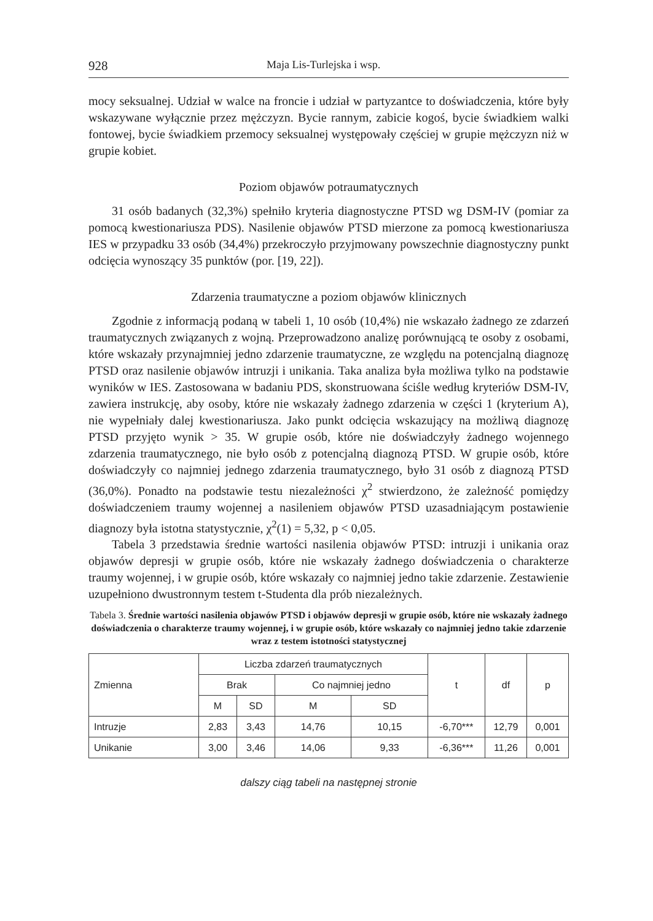928 Maja Lis-Turlejska i wsp.
mocy seksualnej. Udział w walce na froncie i udział w partyzantce to doświadczenia, które były wskazywane wyłącznie przez mężczyzn. Bycie rannym, zabicie kogoś, bycie świadkiem walki fontowej, bycie świadkiem przemocy seksualnej występowały częściej w grupie mężczyzn niż w grupie kobiet.
Poziom objawów potraumatycznych
31 osób badanych (32,3%) spełniło kryteria diagnostyczne PTSD wg DSM-IV (pomiar za pomocą kwestionariusza PDS). Nasilenie objawów PTSD mierzone za pomocą kwestionariusza IES w przypadku 33 osób (34,4%) przekroczyło przyjmowany powszechnie diagnostyczny punkt odcięcia wynoszący 35 punktów (por. [19, 22]).
Zdarzenia traumatyczne a poziom objawów klinicznych
Zgodnie z informacją podaną w tabeli 1, 10 osób (10,4%) nie wskazało żadnego ze zdarzeń traumatycznych związanych z wojną. Przeprowadzono analizę porównującą te osoby z osobami, które wskazały przynajmniej jedno zdarzenie traumatyczne, ze względu na potencjalną diagnozę PTSD oraz nasilenie objawów intruzji i unikania. Taka analiza była możliwa tylko na podstawie wyników w IES. Zastosowana w badaniu PDS, skonstruowana ściśle według kryteriów DSM-IV, zawiera instrukcję, aby osoby, które nie wskazały żadnego zdarzenia w części 1 (kryterium A), nie wypełniały dalej kwestionariusza. Jako punkt odcięcia wskazujący na możliwą diagnozę PTSD przyjęto wynik > 35. W grupie osób, które nie doświadczyły żadnego wojennego zdarzenia traumatycznego, nie było osób z potencjalną diagnozą PTSD. W grupie osób, które doświadczyły co najmniej jednego zdarzenia traumatycznego, było 31 osób z diagnozą PTSD (36,0%). Ponadto na podstawie testu niezależności χ<sup>2</sup> stwierdzono, że zależność pomiędzy doświadczeniem traumy wojennej a nasileniem objawów PTSD uzasadniającym postawienie diagnozy była istotna statystycznie, χ<sup>2</sup>(1) = 5,32, p < 0,05.
Tabela 3 przedstawia średnie wartości nasilenia objawów PTSD: intruzji i unikania oraz objawów depresji w grupie osób, które nie wskazały żadnego doświadczenia o charakterze traumy wojennej, i w grupie osób, które wskazały co najmniej jedno takie zdarzenie. Zestawienie uzupełniono dwustronnym testem t-Studenta dla prób niezależnych.
Tabela 3. Średnie wartości nasilenia objawów PTSD i objawów depresji w grupie osób, które nie wskazały żadnego doświadczenia o charakterze traumy wojennej, i w grupie osób, które wskazały co najmniej jedno takie zdarzenie wraz z testem istotności statystycznej
| Zmienna | Liczba zdarzeń traumatycznych | | | | t | df | p |
| --- | --- | --- | --- | --- | --- | --- | --- |
| | Brak | | Co najmniej jedno | | | | |
| | M | SD | M | SD | | | |
| Intruzje | 2,83 | 3,43 | 14,76 | 10,15 | -6,70*** | 12,79 | 0,001 |
| Unikanie | 3,00 | 3,46 | 14,06 | 9,33 | -6,36*** | 11,26 | 0,001 |
dalszy ciąg tabeli na następnej stronie